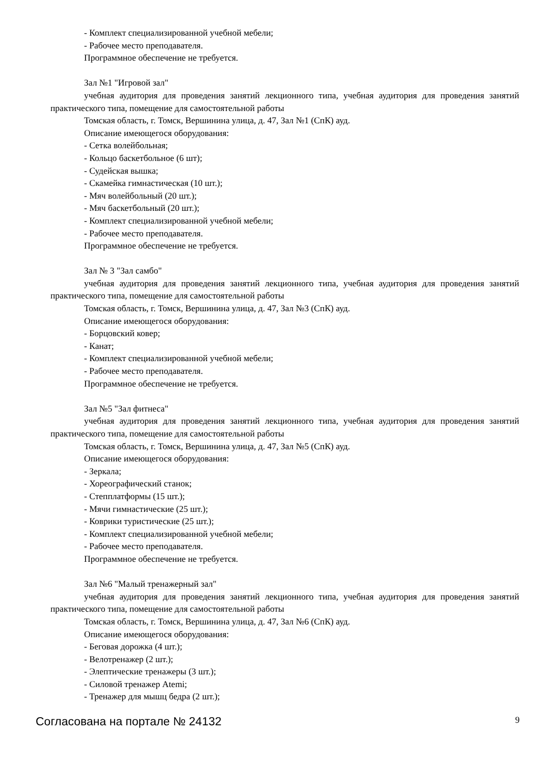- Комплект специализированной учебной мебели;
- Рабочее место преподавателя.
Программное обеспечение не требуется.
Зал №1 "Игровой зал"
учебная аудитория для проведения занятий лекционного типа, учебная аудитория для проведения занятий практического типа, помещение для самостоятельной работы
Томская область, г. Томск, Вершинина улица, д. 47, Зал №1 (СпК) ауд.
Описание имеющегося оборудования:
- Сетка волейбольная;
- Кольцо баскетбольное (6 шт);
- Судейская вышка;
- Скамейка гимнастическая (10 шт.);
- Мяч волейбольный (20 шт.);
- Мяч баскетбольный (20 шт.);
- Комплект специализированной учебной мебели;
- Рабочее место преподавателя.
Программное обеспечение не требуется.
Зал № 3 "Зал самбо"
учебная аудитория для проведения занятий лекционного типа, учебная аудитория для проведения занятий практического типа, помещение для самостоятельной работы
Томская область, г. Томск, Вершинина улица, д. 47, Зал №3 (СпК) ауд.
Описание имеющегося оборудования:
- Борцовский ковер;
- Канат;
- Комплект специализированной учебной мебели;
- Рабочее место преподавателя.
Программное обеспечение не требуется.
Зал №5 "Зал фитнеса"
учебная аудитория для проведения занятий лекционного типа, учебная аудитория для проведения занятий практического типа, помещение для самостоятельной работы
Томская область, г. Томск, Вершинина улица, д. 47, Зал №5 (СпК) ауд.
Описание имеющегося оборудования:
- Зеркала;
- Хореографический станок;
- Степплатформы (15 шт.);
- Мячи гимнастические (25 шт.);
- Коврики туристические (25 шт.);
- Комплект специализированной учебной мебели;
- Рабочее место преподавателя.
Программное обеспечение не требуется.
Зал №6 "Малый тренажерный зал"
учебная аудитория для проведения занятий лекционного типа, учебная аудитория для проведения занятий практического типа, помещение для самостоятельной работы
Томская область, г. Томск, Вершинина улица, д. 47, Зал №6 (СпК) ауд.
Описание имеющегося оборудования:
- Беговая дорожка (4 шт.);
- Велотренажер (2 шт.);
- Элептические тренажеры (3 шт.);
- Силовой тренажер Atemi;
- Тренажер для мышц бедра (2 шт.);
Согласована на портале № 24132 9